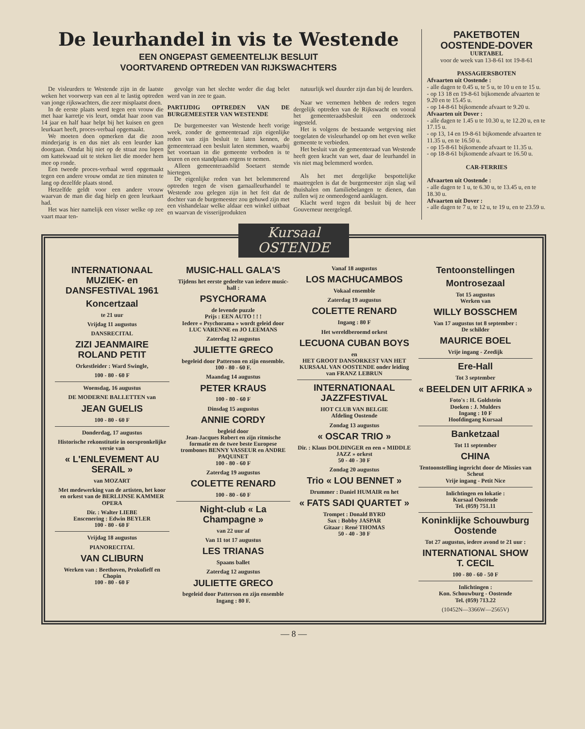De leurhandel in vis te Westende
EEN ONGEPAST GEMEENTELIJK BESLUIT
VOORTVAREND OPTREDEN VAN RIJKSWACHTERS
De visleurders te Westende zijn in de laatste weken het voorwerp van een al te lastig optreden van jonge rijkswachters, die zeer misplaatst doen.
In de eerste plaats werd tegen een vrouw die met haar karretje vis leurt, omdat haar zoon van 14 jaar en half haar helpt bij het kuisen en geen leurkaart heeft, proces-verbaal opgemaakt.
We moeten doen opmerken dat die zoon minderjarig is en dus niet als een leurder kan doorgaan. Omdat hij niet op de straat zou lopen om kattekwaad uit te steken liet die moeder hem mee op ronde.
Een tweede proces-verbaal werd opgemaakt tegen een andere vrouw omdat ze tien minuten te lang op dezelfde plaats stond.
Hetzelfde geldt voor een andere vrouw waarvan de man die dag hielp en geen leurkaart had.
Het was hier namelijk een visser welke op zee vaart maar ten-
gevolge van het slechte weder die dag belet werd van in zee te gaan.
PARTIJDIG OPTREDEN VAN DE BURGEMEESTER VAN WESTENDE
De burgemeester van Westende heeft vorige week, zonder de gemeenteraad zijn eigenlijke reden van zijn besluit te laten kennen, de gemeenteraad een besluit laten stemmen, waarbij het voortaan in die gemeente verboden is te leuren en een standplaats ergens te nemen.
Alleen gemeenteraadslid Soetaert stemde hiertegen.
De eigenlijke reden van het belemmerend optreden tegen de visen garnaalleurhandel te Westende zou gelegen zijn in het feit dat de dochter van de burgemeester zou gehuwd zijn met een vishandelaar welke aldaar een winkel uitbaat en waarvan de visserijprodukten
natuurlijk wel duurder zijn dan bij de leurders.
Naar we vernemen hebben de reders tegen dergelijk optreden van de Rijkswacht en vooral het gemeenteraadsbesluit een onderzoek ingesteld.
Het is volgens de bestaande wetgeving niet toegelaten de visleurhandel op om het even welke gemeente te verbieden.
Het besluit van de gemeenteraad van Westende heeft geen kracht van wet, daar de leurhandel in vis niet mag belemmerd worden.
Als het met dergelijke bespottelijke maatregelen is dat de burgemeester zijn slag wil thuishalen om familiebelangen te dienen, dan zullen wij ze onmeedogend aanklagen.
Klacht werd tegen dit besluit bij de heer Gouverneur neergelegd.
PAKETBOTEN
OOSTENDE-DOVER
UURTABEL
voor de week van 13-8-61 tot 19-8-61
PASSAGIERSBOTEN
Afvaarten uit Oostende :
- alle dagen te 0.45 u, te 5 u, te 10 u en te 15 u.
- op 13 18 en 19-8-61 bijkomende afvaarten te 9.20 en te 15.45 u.
- op 14-8-61 bijkomende afvaart te 9.20 u.
Afvaarten uit Dover :
- alle dagen te 1.45 u te 10.30 u, te 12.20 u, en te 17.15 u.
- op 13, 14 en 19-8-61 bijkomende afvaarten te 11.35 u, en te 16.50 u.
- op 15-8-61 bijkomende afvaart te 11.35 u.
- op 18-8-61 bijkomende afvaart te 16.50 u.
CAR-FERRIES
Afvaarten uit Oostende :
- alle dagen te 1 u, te 6.30 u, te 13.45 u, en te 18.30 u.
Afvaarten uit Dover :
- alle dagen te 7 u, te 12 u, te 19 u, en te 23.59 u.
Kursaal OSTENDE
INTERNATIONAAL MUZIEK- en DANSFESTIVAL 1961
Koncertzaal
te 21 uur
Vrijdag 11 augustus
DANSRECITAL
ZIZI JEANMAIRE ROLAND PETIT
Orkestleider : Ward Swingle,
100 - 80 - 60 F
Woensdag, 16 augustus
DE MODERNE BALLETTEN van
JEAN GUELIS
100 - 80 - 60 F
Donderdag, 17 augustus
Historische rekonstitutie in oorspronkelijke versie van
« L'ENLEVEMENT AU SERAIL »
van MOZART
Met medewerking van de artisten, het koor en orkest van de BERLIJNSE KAMMER OPERA
Dir. : Walter LIEBE
Enscenering : Edwin BEYLER
100 - 80 - 60 F
Vrijdag 18 augustus
PIANORECITAL
VAN CLIBURN
Werken van : Beethoven, Prokofieff en Chopin
100 - 80 - 60 F
MUSIC-HALL GALA'S
Tijdens het eerste gedeelte van iedere music-hall :
PSYCHORAMA
de levende puzzle
Prijs : EEN AUTO ! ! !
Iedere « Psychorama » wordt geleid door LUC VARENNE en JO LEEMANS
Zaterdag 12 augustus
JULIETTE GRECO
begeleid door Patterson en zijn ensemble.
100 - 80 - 60 F.
Maandag 14 augustus
PETER KRAUS
100 - 80 - 60 F
Dinsdag 15 augustus
ANNIE CORDY
begleid door
Jean-Jacques Robert en zijn ritmische formatie en de twee beste Europese trombones BENNY VASSEUR en ANDRE PAQUINET
100 - 80 - 60 F
Zaterdag 19 augustus
COLETTE RENARD
100 - 80 - 60 F
Night-club « La Champagne »
van 22 uur af
Van 11 tot 17 augustus
LES TRIANAS
Spaans ballet
Zaterdag 12 augustus
JULIETTE GRECO
begeleid door Patterson en zijn ensemble
Ingang : 80 F.
Vanaf 18 augustus
LOS MACHUCAMBOS
Vokaal ensemble
Zaterdag 19 augustus
COLETTE RENARD
Ingang : 80 F
Het wereldberoemd orkest
LECUONA CUBAN BOYS
en
HET GROOT DANSORKEST VAN HET KURSAAL VAN OOSTENDE onder leiding van FRANZ LEBRUN
INTERNATIONAAL JAZZFESTIVAL
HOT CLUB VAN BELGIE
Afdeling Oostende
Zondag 13 augustus
« OSCAR TRIO »
Dir. : Klaus DOLDINGER en een « MIDDLE JAZZ » orkest
50 - 40 - 30 F
Zondag 20 augustus
Trio « LOU BENNET »
Drummer : Daniel HUMAIR en het
« FATS SADI QUARTET »
Trompet : Donald BYRD
Sax : Bobby JASPAR
Gitaar : René THOMAS
50 - 40 - 30 F
Tentoonstellingen
Montrosezaal
Tot 15 augustus
Werken van
WILLY BOSSCHEM
Van 17 augustus tot 8 september :
De schilder
MAURICE BOEL
Vrije ingang - Zeedijk
Ere-Hall
Tot 3 september
« BEELDEN UIT AFRIKA »
Foto's : H. Goldstein
Doeken : J. Mulders
Ingang : 10 F
Hoofdingang Kursaal
Banketzaal
Tot 11 september
CHINA
Tentoonstelling ingericht door de Missies van Scheut
Vrije ingang - Petit Nice
Inlichtingen en lokatie :
Kursaal Oostende
Tel. (059) 751.11
Koninklijke Schouwburg Oostende
Tot 27 augustus, iedere avond te 21 uur :
INTERNATIONAL SHOW T. CECIL
100 - 80 - 60 - 50 F
Inlichtingen :
Kon. Schouwburg - Oostende
Tel. (059) 713.22
(10452N—3366W—2565V)
— 8 —